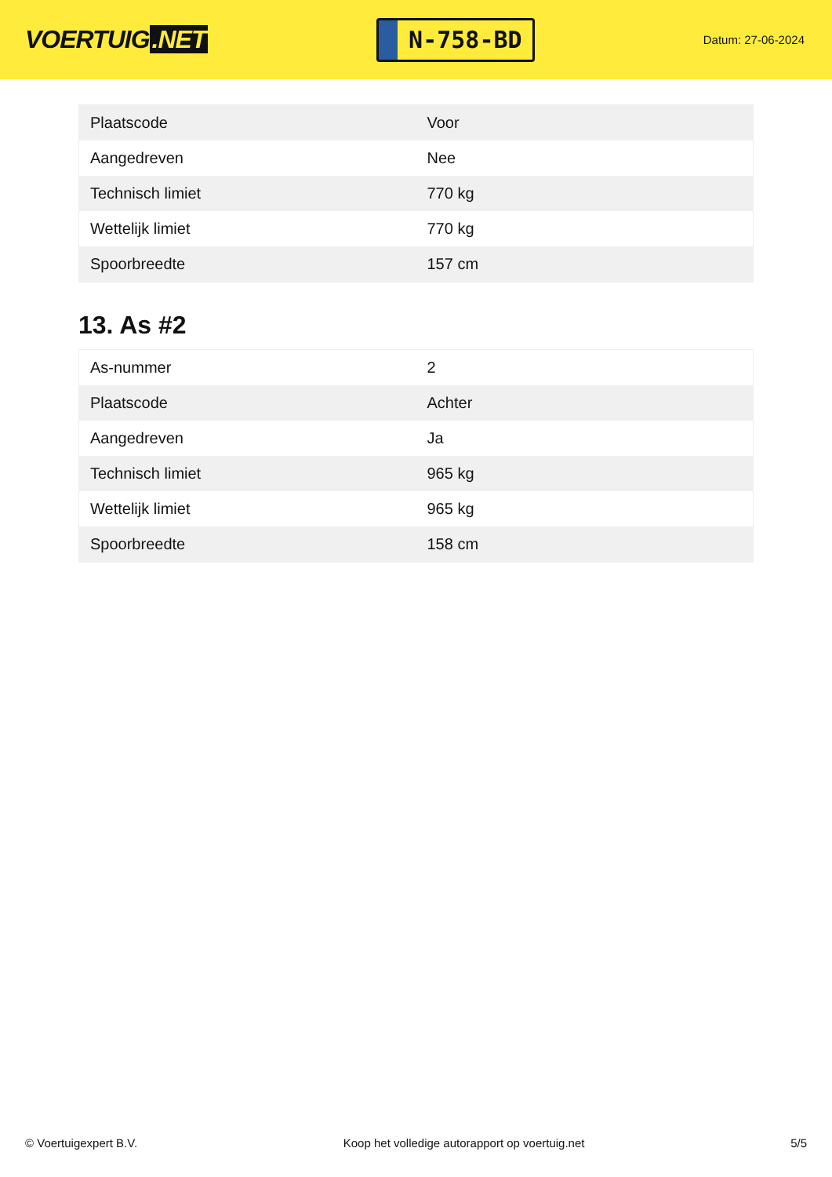VOERTUIG.NET
N-758-BD
Datum: 27-06-2024
| Plaatscode | Voor |
| Aangedreven | Nee |
| Technisch limiet | 770 kg |
| Wettelijk limiet | 770 kg |
| Spoorbreedte | 157 cm |
13. As #2
| As-nummer | 2 |
| Plaatscode | Achter |
| Aangedreven | Ja |
| Technisch limiet | 965 kg |
| Wettelijk limiet | 965 kg |
| Spoorbreedte | 158 cm |
© Voertuigexpert B.V. Koop het volledige autorapport op voertuig.net 5/5